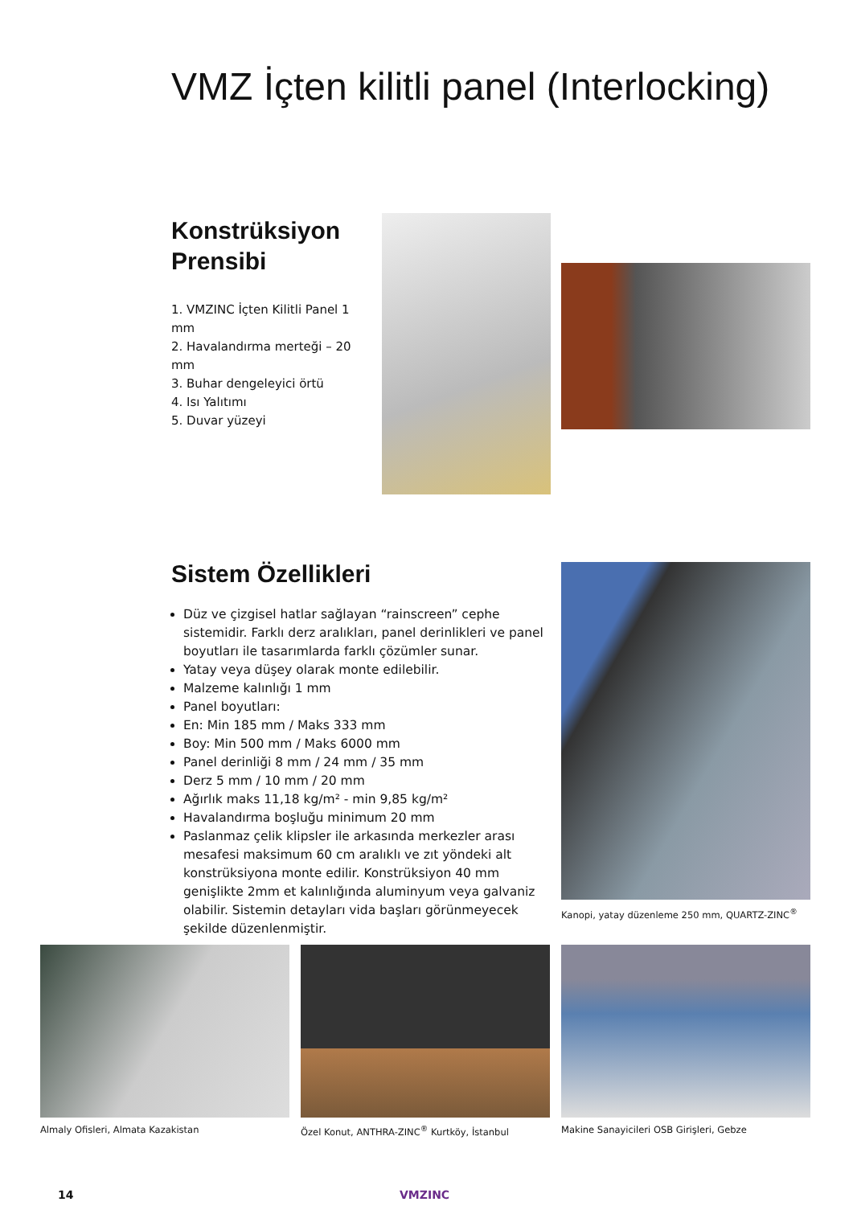VMZ İçten kilitli panel (Interlocking)
Konstrüksiyon Prensibi
1. VMZINC İçten Kilitli Panel 1 mm
2. Havalandırma merteği – 20 mm
3. Buhar dengeleyici örtü
4. Isı Yalıtımı
5. Duvar yüzeyi
Sistem Özellikleri
Düz ve çizgisel hatlar sağlayan “rainscreen” cephe sistemidir. Farklı derz aralıkları, panel derinlikleri ve panel boyutları ile tasarımlarda farklı çözümler sunar.
Yatay veya düşey olarak monte edilebilir.
Malzeme kalınlığı 1 mm
Panel boyutları:
En: Min 185 mm / Maks 333 mm
Boy: Min 500 mm / Maks 6000 mm
Panel derinliği 8 mm / 24 mm / 35 mm
Derz 5 mm / 10 mm / 20 mm
Ağırlık maks 11,18 kg/m² - min 9,85 kg/m²
Havalandırma boşluğu minimum 20 mm
Paslanmaz çelik klipsler ile arkasında merkezler arası mesafesi maksimum 60 cm aralıklı ve zıt yöndeki alt konstrüksiyona monte edilir. Konstrüksiyon 40 mm genişlikte 2mm et kalınlığında aluminyum veya galvaniz olabilir. Sistemin detayları vida başları görünmeyecek şekilde düzenlenmiştir.
Kanopi, yatay düzenleme 250 mm, QUARTZ-ZINC<sup>®</sup>
Almaly Ofisleri, Almata Kazakistan
Özel Konut, ANTHRA-ZINC<sup>®</sup> Kurtköy, İstanbul
Makine Sanayicileri OSB Girişleri, Gebze
14 VMZINC